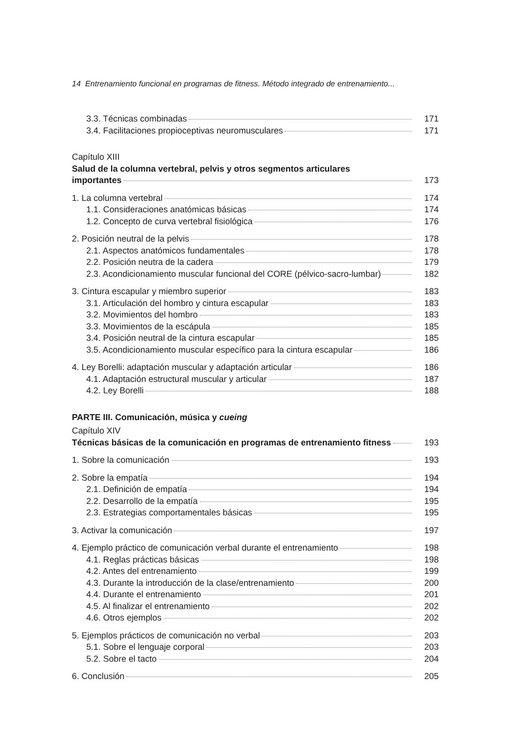14 Entrenamiento funcional en programas de fitness. Método integrado de entrenamiento...
3.3. Técnicas combinadas 171
3.4. Facilitaciones propioceptivas neuromusculares 171
Capítulo XIII
Salud de la columna vertebral, pelvis y otros segmentos articulares
importantes 173
1. La columna vertebral 174
1.1. Consideraciones anatómicas básicas 174
1.2. Concepto de curva vertebral fisiológica 176
2. Posición neutral de la pelvis 178
2.1. Aspectos anatómicos fundamentales 178
2.2. Posición neutra de la cadera 179
2.3. Acondicionamiento muscular funcional del CORE (pélvico-sacro-lumbar) 182
3. Cintura escapular y miembro superior 183
3.1. Articulación del hombro y cintura escapular 183
3.2. Movimientos del hombro 183
3.3. Movimientos de la escápula 185
3.4. Posición neutral de la cintura escapular 185
3.5. Acondicionamiento muscular específico para la cintura escapular 186
4. Ley Borelli: adaptación muscular y adaptación articular 186
4.1. Adaptación estructural muscular y articular 187
4.2. Ley Borelli 188
PARTE III. Comunicación, música y cueing
Capítulo XIV
Técnicas básicas de la comunicación en programas de entrenamiento fitness 193
1. Sobre la comunicación 193
2. Sobre la empatía 194
2.1. Definición de empatía 194
2.2. Desarrollo de la empatía 195
2.3. Estrategias comportamentales básicas 195
3. Activar la comunicación 197
4. Ejemplo práctico de comunicación verbal durante el entrenamiento 198
4.1. Reglas prácticas básicas 198
4.2. Antes del entrenamiento 199
4.3. Durante la introducción de la clase/entrenamiento 200
4.4. Durante el entrenamiento 201
4.5. Al finalizar el entrenamiento 202
4.6. Otros ejemplos 202
5. Ejemplos prácticos de comunicación no verbal 203
5.1. Sobre el lenguaje corporal 203
5.2. Sobre el tacto 204
6. Conclusión 205